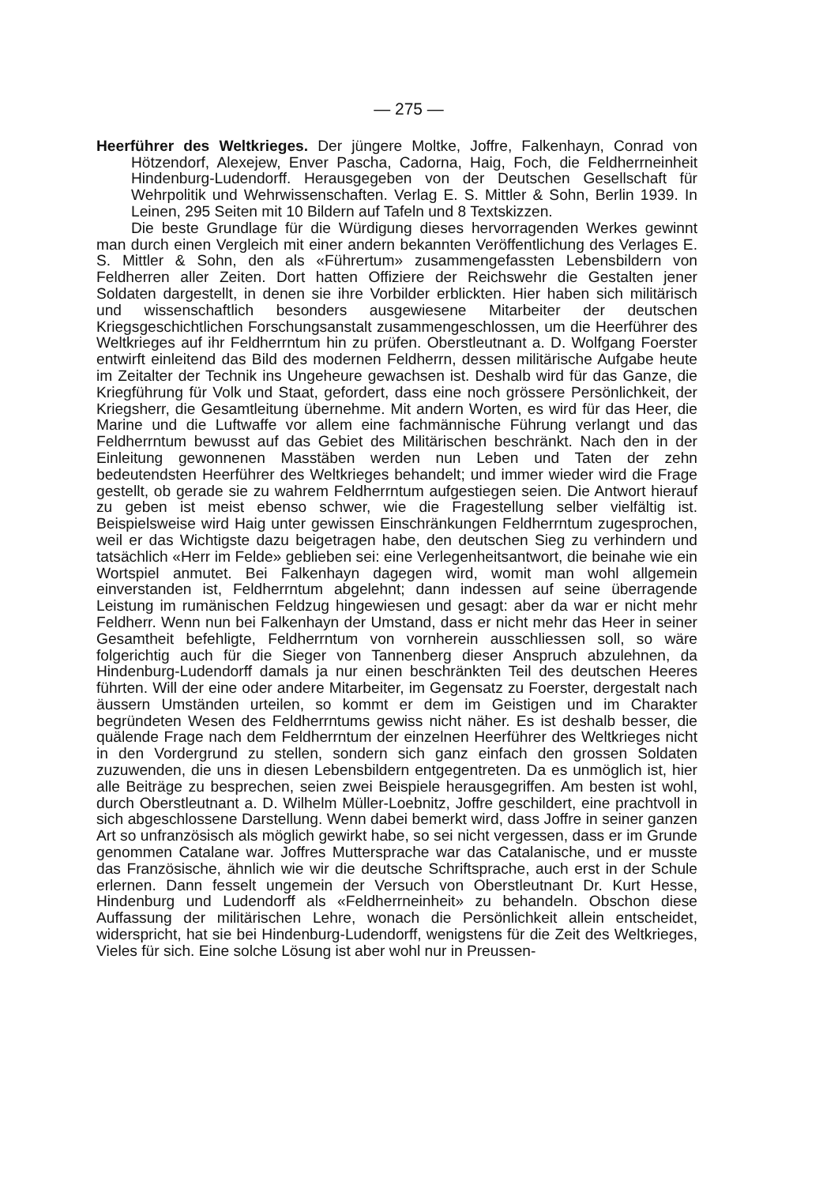— 275 —
Heerführer des Weltkrieges. Der jüngere Moltke, Joffre, Falkenhayn, Conrad von Hötzendorf, Alexejew, Enver Pascha, Cadorna, Haig, Foch, die Feldherrneinheit Hindenburg-Ludendorff. Herausgegeben von der Deutschen Gesellschaft für Wehrpolitik und Wehrwissenschaften. Verlag E. S. Mittler & Sohn, Berlin 1939. In Leinen, 295 Seiten mit 10 Bildern auf Tafeln und 8 Textskizzen.
Die beste Grundlage für die Würdigung dieses hervorragenden Werkes gewinnt man durch einen Vergleich mit einer andern bekannten Veröffentlichung des Verlages E. S. Mittler & Sohn, den als «Führertum» zusammengefassten Lebensbildern von Feldherren aller Zeiten. Dort hatten Offiziere der Reichswehr die Gestalten jener Soldaten dargestellt, in denen sie ihre Vorbilder erblickten. Hier haben sich militärisch und wissenschaftlich besonders ausgewiesene Mitarbeiter der deutschen Kriegsgeschichtlichen Forschungsanstalt zusammengeschlossen, um die Heerführer des Weltkrieges auf ihr Feldherrntum hin zu prüfen. Oberstleutnant a. D. Wolfgang Foerster entwirft einleitend das Bild des modernen Feldherrn, dessen militärische Aufgabe heute im Zeitalter der Technik ins Ungeheure gewachsen ist. Deshalb wird für das Ganze, die Kriegführung für Volk und Staat, gefordert, dass eine noch grössere Persönlichkeit, der Kriegsherr, die Gesamtleitung übernehme. Mit andern Worten, es wird für das Heer, die Marine und die Luftwaffe vor allem eine fachmännische Führung verlangt und das Feldherrntum bewusst auf das Gebiet des Militärischen beschränkt. Nach den in der Einleitung gewonnenen Masstäben werden nun Leben und Taten der zehn bedeutendsten Heerführer des Weltkrieges behandelt; und immer wieder wird die Frage gestellt, ob gerade sie zu wahrem Feldherrntum aufgestiegen seien. Die Antwort hierauf zu geben ist meist ebenso schwer, wie die Fragestellung selber vielfältig ist. Beispielsweise wird Haig unter gewissen Einschränkungen Feldherrntum zugesprochen, weil er das Wichtigste dazu beigetragen habe, den deutschen Sieg zu verhindern und tatsächlich «Herr im Felde» geblieben sei: eine Verlegenheitsantwort, die beinahe wie ein Wortspiel anmutet. Bei Falkenhayn dagegen wird, womit man wohl allgemein einverstanden ist, Feldherrntum abgelehnt; dann indessen auf seine überragende Leistung im rumänischen Feldzug hingewiesen und gesagt: aber da war er nicht mehr Feldherr. Wenn nun bei Falkenhayn der Umstand, dass er nicht mehr das Heer in seiner Gesamtheit befehligte, Feldherrntum von vornherein ausschliessen soll, so wäre folgerichtig auch für die Sieger von Tannenberg dieser Anspruch abzulehnen, da Hindenburg-Ludendorff damals ja nur einen beschränkten Teil des deutschen Heeres führten. Will der eine oder andere Mitarbeiter, im Gegensatz zu Foerster, dergestalt nach äussern Umständen urteilen, so kommt er dem im Geistigen und im Charakter begründeten Wesen des Feldherrntums gewiss nicht näher. Es ist deshalb besser, die quälende Frage nach dem Feldherrntum der einzelnen Heerführer des Weltkrieges nicht in den Vordergrund zu stellen, sondern sich ganz einfach den grossen Soldaten zuzuwenden, die uns in diesen Lebensbildern entgegentreten. Da es unmöglich ist, hier alle Beiträge zu besprechen, seien zwei Beispiele herausgegriffen. Am besten ist wohl, durch Oberstleutnant a. D. Wilhelm Müller-Loebnitz, Joffre geschildert, eine prachtvoll in sich abgeschlossene Darstellung. Wenn dabei bemerkt wird, dass Joffre in seiner ganzen Art so unfranzösisch als möglich gewirkt habe, so sei nicht vergessen, dass er im Grunde genommen Catalane war. Joffres Muttersprache war das Catalanische, und er musste das Französische, ähnlich wie wir die deutsche Schriftsprache, auch erst in der Schule erlernen. Dann fesselt ungemein der Versuch von Oberstleutnant Dr. Kurt Hesse, Hindenburg und Ludendorff als «Feldherrneinheit» zu behandeln. Obschon diese Auffassung der militärischen Lehre, wonach die Persönlichkeit allein entscheidet, widerspricht, hat sie bei Hindenburg-Ludendorff, wenigstens für die Zeit des Weltkrieges, Vieles für sich. Eine solche Lösung ist aber wohl nur in Preussen-